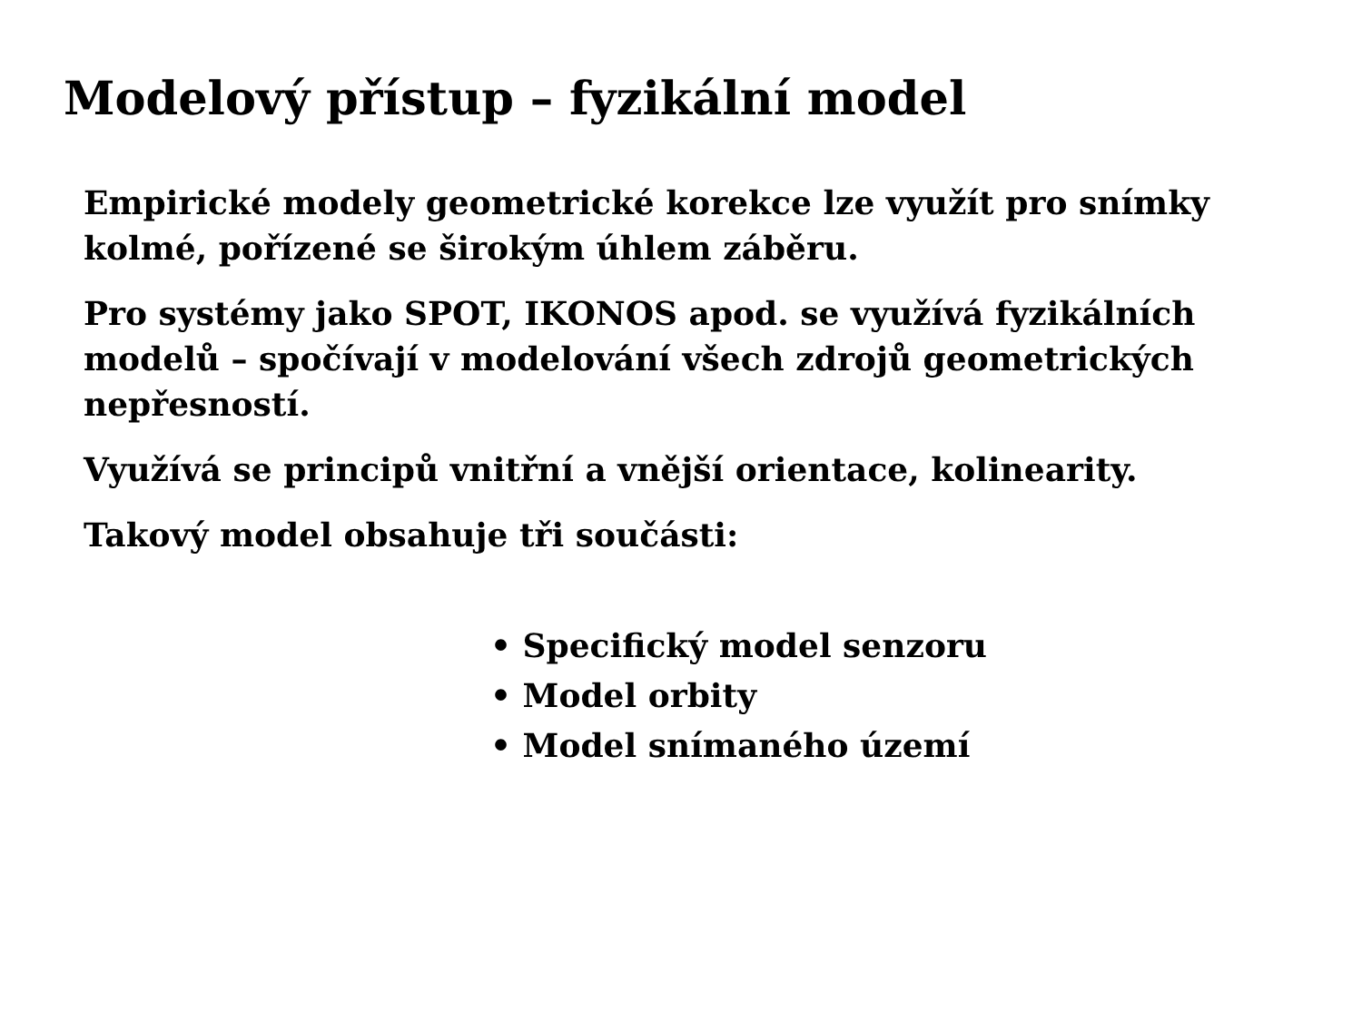Modelový přístup – fyzikální model
Empirické modely geometrické korekce lze využít pro snímky kolmé, pořízené se širokým úhlem záběru.
Pro systémy jako SPOT, IKONOS apod. se využívá fyzikálních modelů – spočívají v modelování všech zdrojů geometrických nepřesností.
Využívá se principů vnitřní a vnější orientace, kolinearity.
Takový model obsahuje tři součásti:
• Specifický model senzoru
• Model orbity
• Model snímaného území